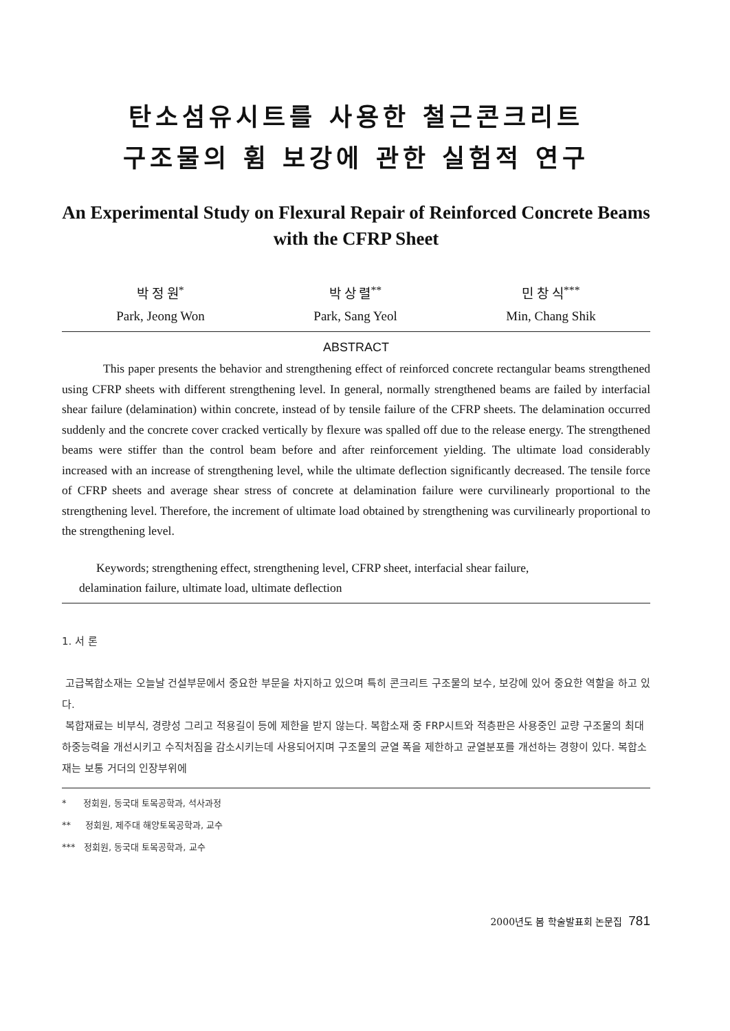탄소섬유시트를 사용한 철근콘크리트
구조물의 휨 보강에 관한 실험적 연구
An Experimental Study on Flexural Repair of Reinforced Concrete Beams with the CFRP Sheet
박 정 원<sup>*</sup>
Park, Jeong Won
박 상 렬<sup>**</sup>
Park, Sang Yeol
민 창 식<sup>***</sup>
Min, Chang Shik
ABSTRACT
This paper presents the behavior and strengthening effect of reinforced concrete rectangular beams strengthened using CFRP sheets with different strengthening level. In general, normally strengthened beams are failed by interfacial shear failure (delamination) within concrete, instead of by tensile failure of the CFRP sheets. The delamination occurred suddenly and the concrete cover cracked vertically by flexure was spalled off due to the release energy. The strengthened beams were stiffer than the control beam before and after reinforcement yielding. The ultimate load considerably increased with an increase of strengthening level, while the ultimate deflection significantly decreased. The tensile force of CFRP sheets and average shear stress of concrete at delamination failure were curvilinearly proportional to the strengthening level. Therefore, the increment of ultimate load obtained by strengthening was curvilinearly proportional to the strengthening level.
Keywords; strengthening effect, strengthening level, CFRP sheet, interfacial shear failure,
delamination failure, ultimate load, ultimate deflection
1. 서 론
고급복합소재는 오늘날 건설부문에서 중요한 부문을 차지하고 있으며 특히 콘크리트 구조물의 보수, 보강에 있어 중요한 역할을 하고 있다.
복합재료는 비부식, 경량성 그리고 적용길이 등에 제한을 받지 않는다. 복합소재 중 FRP시트와 적층판은 사용중인 교량 구조물의 최대하중능력을 개선시키고 수직처짐을 감소시키는데 사용되어지며 구조물의 균열 폭을 제한하고 균열분포를 개선하는 경향이 있다. 복합소재는 보통 거더의 인장부위에
* 정회원, 동국대 토목공학과, 석사과정
** 정회원, 제주대 해양토목공학과, 교수
*** 정회원, 동국대 토목공학과, 교수
2000년도 봄 학술발표회 논문집 781